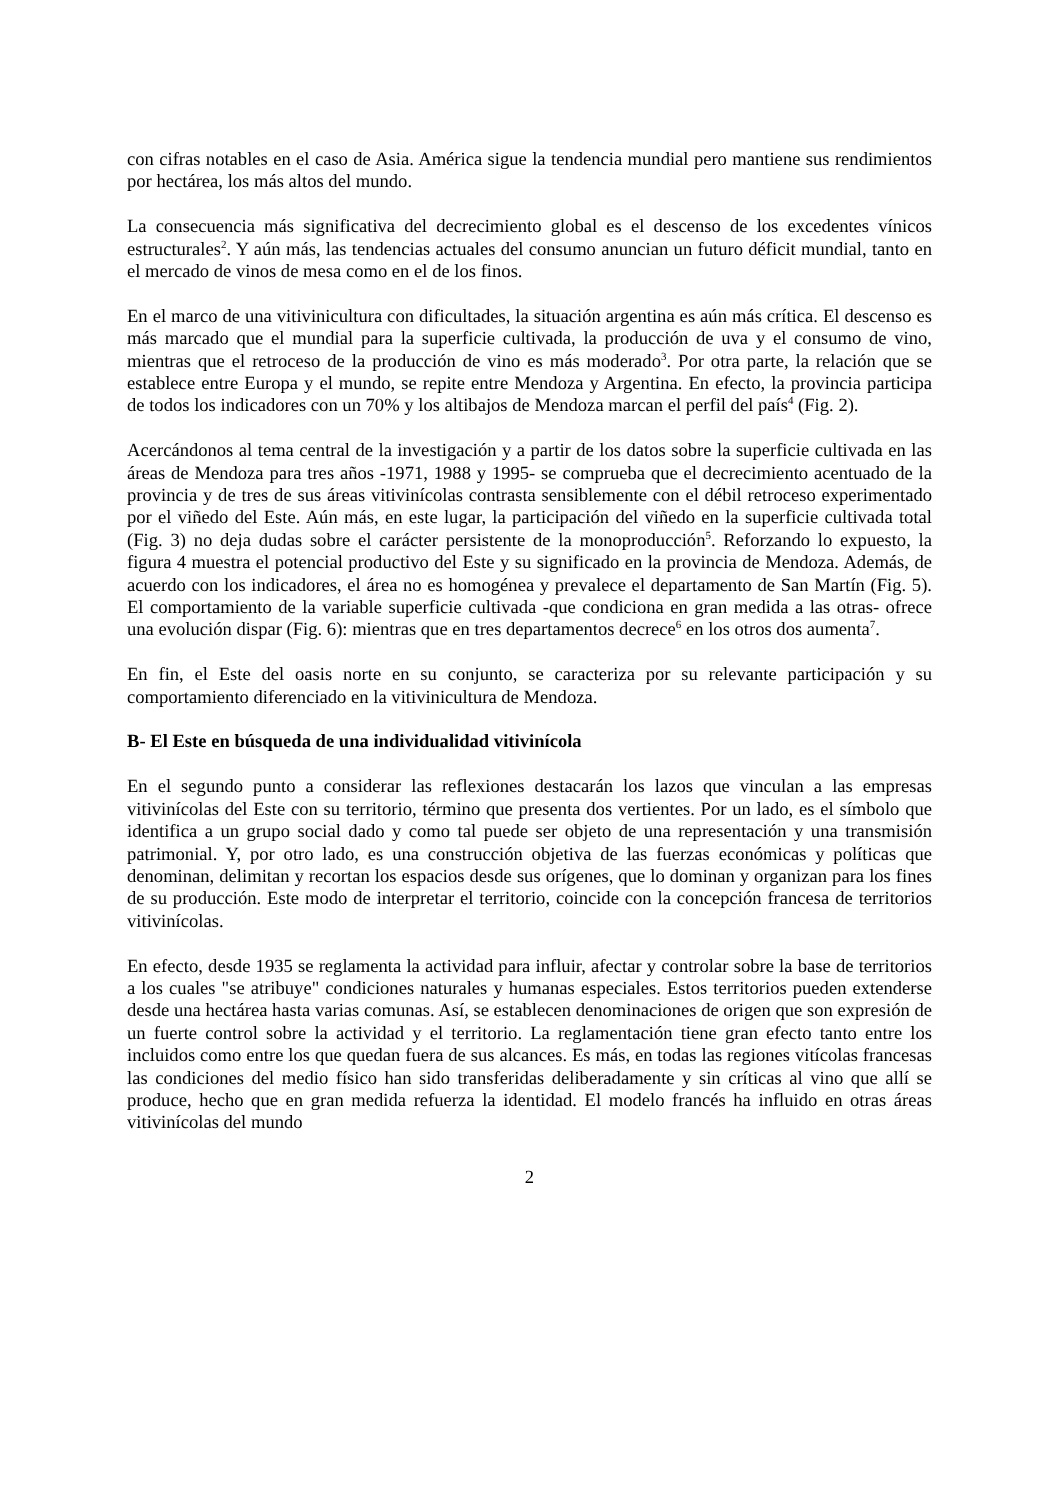con cifras notables en el caso de Asia. América sigue la tendencia mundial pero mantiene sus rendimientos por hectárea, los más altos del mundo.
La consecuencia más significativa del decrecimiento global es el descenso de los excedentes vínicos estructurales<sup>2</sup>. Y aún más, las tendencias actuales del consumo anuncian un futuro déficit mundial, tanto en el mercado de vinos de mesa como en el de los finos.
En el marco de una vitivinicultura con dificultades, la situación argentina es aún más crítica. El descenso es más marcado que el mundial para la superficie cultivada, la producción de uva y el consumo de vino, mientras que el retroceso de la producción de vino es más moderado<sup>3</sup>. Por otra parte, la relación que se establece entre Europa y el mundo, se repite entre Mendoza y Argentina. En efecto, la provincia participa de todos los indicadores con un 70% y los altibajos de Mendoza marcan el perfil del país<sup>4</sup> (Fig. 2).
Acercándonos al tema central de la investigación y a partir de los datos sobre la superficie cultivada en las áreas de Mendoza para tres años -1971, 1988 y 1995- se comprueba que el decrecimiento acentuado de la provincia y de tres de sus áreas vitivinícolas contrasta sensiblemente con el débil retroceso experimentado por el viñedo del Este. Aún más, en este lugar, la participación del viñedo en la superficie cultivada total (Fig. 3) no deja dudas sobre el carácter persistente de la monoproducción<sup>5</sup>. Reforzando lo expuesto, la figura 4 muestra el potencial productivo del Este y su significado en la provincia de Mendoza. Además, de acuerdo con los indicadores, el área no es homogénea y prevalece el departamento de San Martín (Fig. 5). El comportamiento de la variable superficie cultivada -que condiciona en gran medida a las otras- ofrece una evolución dispar (Fig. 6): mientras que en tres departamentos decrece<sup>6</sup> en los otros dos aumenta<sup>7</sup>.
En fin, el Este del oasis norte en su conjunto, se caracteriza por su relevante participación y su comportamiento diferenciado en la vitivinicultura de Mendoza.
B- El Este en búsqueda de una individualidad vitivinícola
En el segundo punto a considerar las reflexiones destacarán los lazos que vinculan a las empresas vitivinícolas del Este con su territorio, término que presenta dos vertientes. Por un lado, es el símbolo que identifica a un grupo social dado y como tal puede ser objeto de una representación y una transmisión patrimonial. Y, por otro lado, es una construcción objetiva de las fuerzas económicas y políticas que denominan, delimitan y recortan los espacios desde sus orígenes, que lo dominan y organizan para los fines de su producción. Este modo de interpretar el territorio, coincide con la concepción francesa de territorios vitivinícolas.
En efecto, desde 1935 se reglamenta la actividad para influir, afectar y controlar sobre la base de territorios a los cuales "se atribuye" condiciones naturales y humanas especiales. Estos territorios pueden extenderse desde una hectárea hasta varias comunas. Así, se establecen denominaciones de origen que son expresión de un fuerte control sobre la actividad y el territorio. La reglamentación tiene gran efecto tanto entre los incluidos como entre los que quedan fuera de sus alcances. Es más, en todas las regiones vitícolas francesas las condiciones del medio físico han sido transferidas deliberadamente y sin críticas al vino que allí se produce, hecho que en gran medida refuerza la identidad. El modelo francés ha influido en otras áreas vitivinícolas del mundo
2